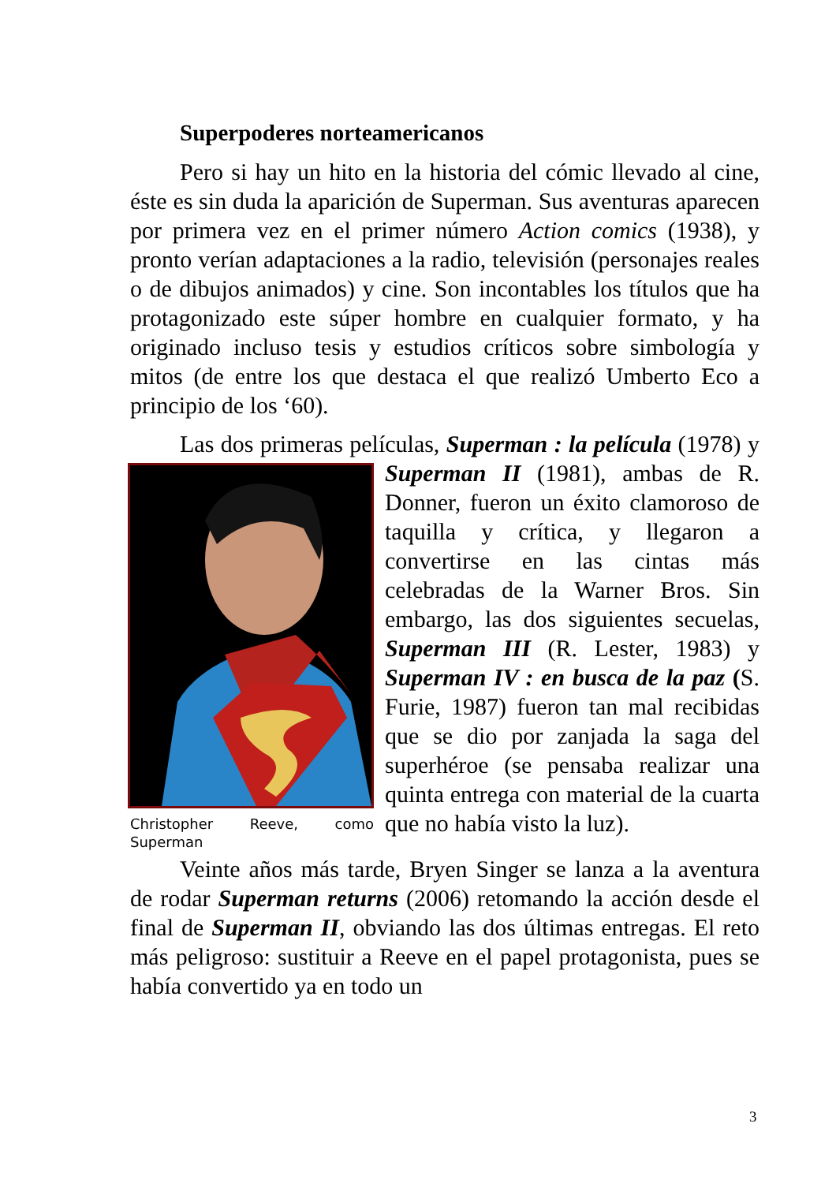Superpoderes norteamericanos
Pero si hay un hito en la historia del cómic llevado al cine, éste es sin duda la aparición de Superman. Sus aventuras aparecen por primera vez en el primer número Action comics (1938), y pronto verían adaptaciones a la radio, televisión (personajes reales o de dibujos animados) y cine. Son incontables los títulos que ha protagonizado este súper hombre en cualquier formato, y ha originado incluso tesis y estudios críticos sobre simbología y mitos (de entre los que destaca el que realizó Umberto Eco a principio de los ‘60).
Las dos primeras películas, Superman : la película
Christopher Reeve, como Superman
(1978) y Superman II (1981), ambas de R. Donner, fueron un éxito clamoroso de taquilla y crítica, y llegaron a convertirse en las cintas más celebradas de la Warner Bros. Sin embargo, las dos siguientes secuelas, Superman III (R. Lester, 1983) y Superman IV : en busca de la paz (S. Furie, 1987) fueron tan mal recibidas que se dio por zanjada la saga del superhéroe (se pensaba realizar una quinta entrega con material de la cuarta que no había visto la luz).
Veinte años más tarde, Bryen Singer se lanza a la aventura de rodar Superman returns (2006) retomando la acción desde el final de Superman II, obviando las dos últimas entregas. El reto más peligroso: sustituir a Reeve en el papel protagonista, pues se había convertido ya en todo un
3